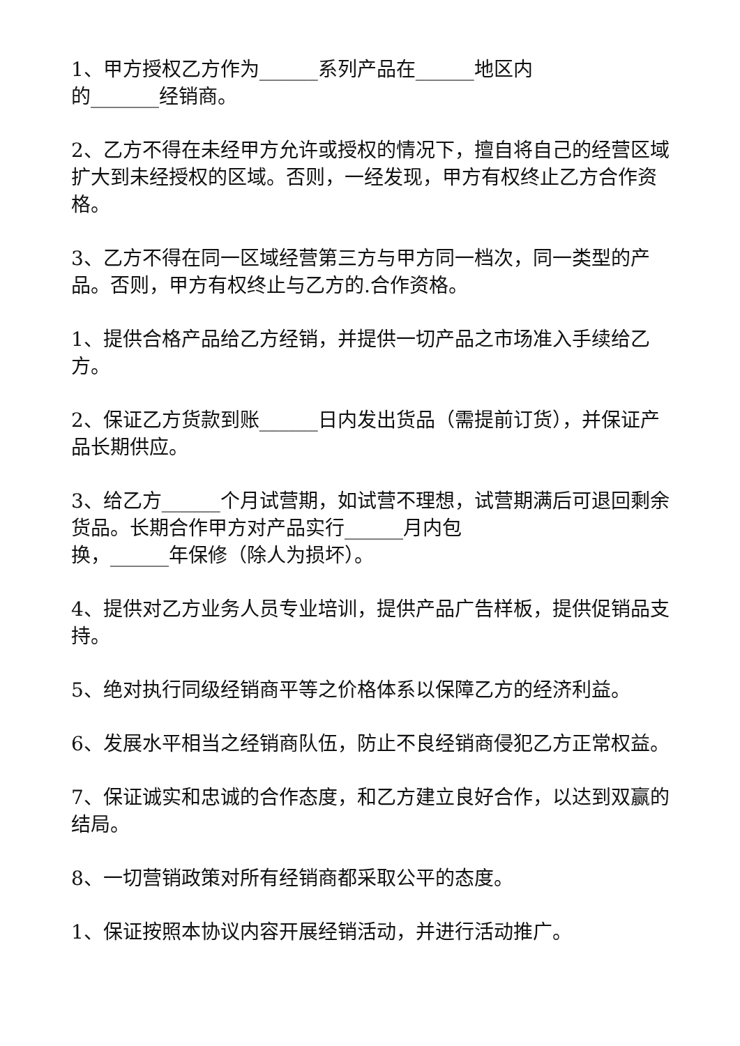1、甲方授权乙方作为______系列产品在______地区内
的_______经销商。
2、乙方不得在未经甲方允许或授权的情况下，擅自将自己的经营区域扩大到未经授权的区域。否则，一经发现，甲方有权终止乙方合作资格。
3、乙方不得在同一区域经营第三方与甲方同一档次，同一类型的产品。否则，甲方有权终止与乙方的.合作资格。
1、提供合格产品给乙方经销，并提供一切产品之市场准入手续给乙方。
2、保证乙方货款到账______日内发出货品（需提前订货），并保证产品长期供应。
3、给乙方______个月试营期，如试营不理想，试营期满后可退回剩余货品。长期合作甲方对产品实行______月内包
换，______年保修（除人为损坏）。
4、提供对乙方业务人员专业培训，提供产品广告样板，提供促销品支持。
5、绝对执行同级经销商平等之价格体系以保障乙方的经济利益。
6、发展水平相当之经销商队伍，防止不良经销商侵犯乙方正常权益。
7、保证诚实和忠诚的合作态度，和乙方建立良好合作，以达到双赢的结局。
8、一切营销政策对所有经销商都采取公平的态度。
1、保证按照本协议内容开展经销活动，并进行活动推广。